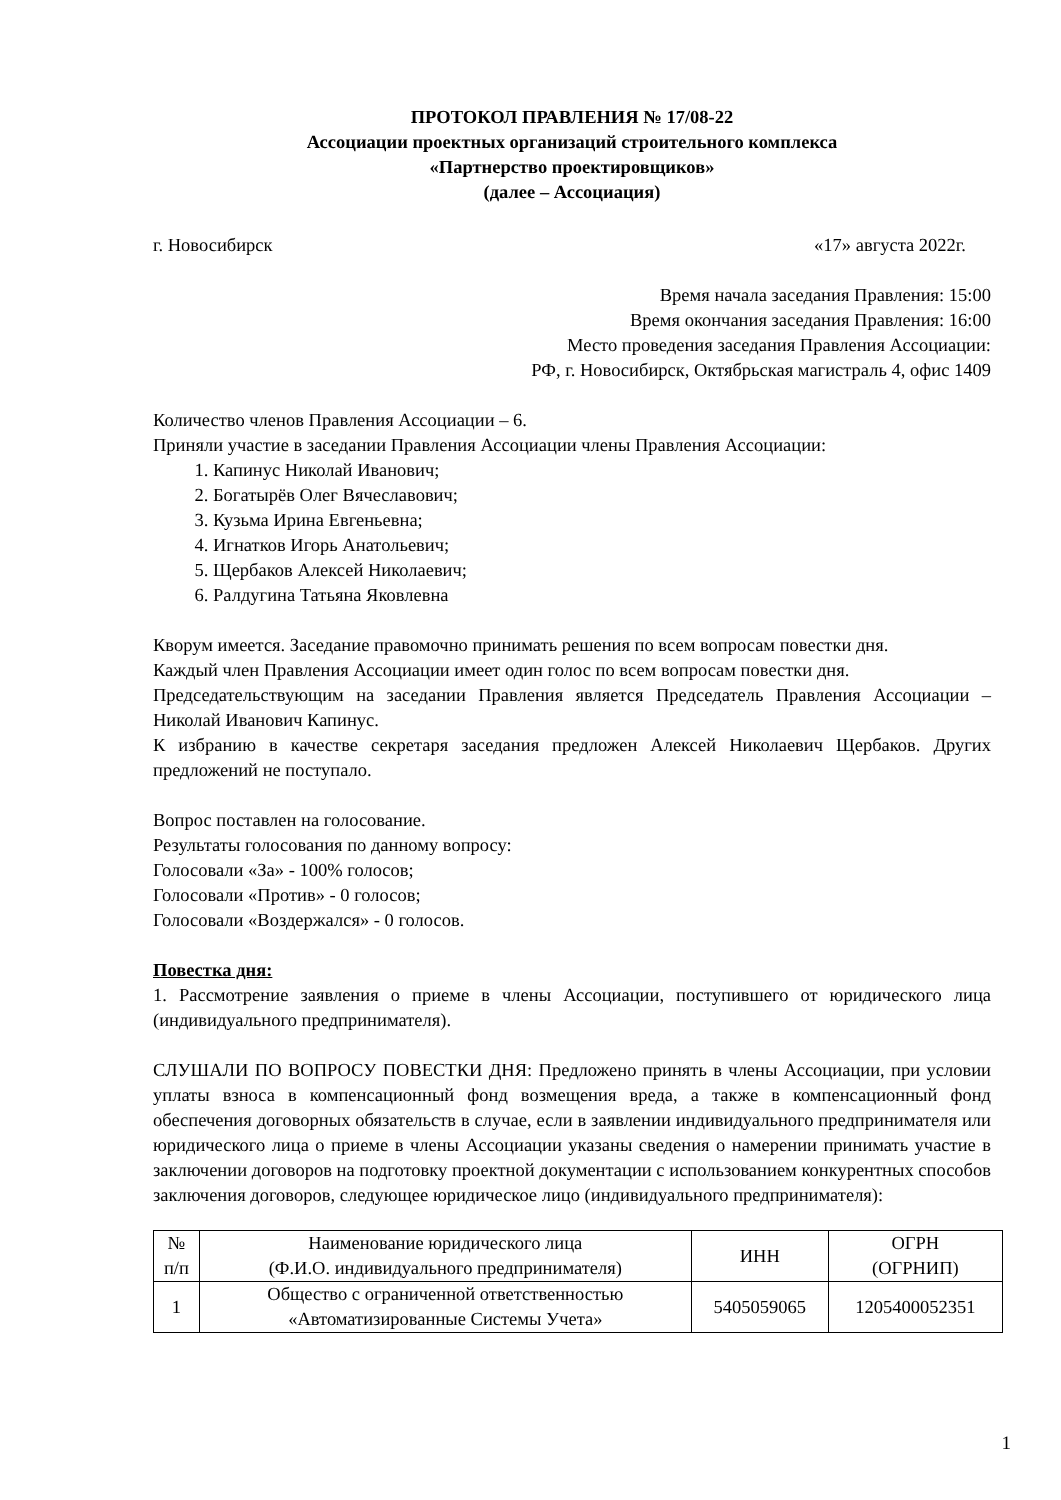ПРОТОКОЛ ПРАВЛЕНИЯ № 17/08-22
Ассоциации проектных организаций строительного комплекса
«Партнерство проектировщиков»
(далее – Ассоциация)
г. Новосибирск «17» августа 2022г.
Время начала заседания Правления: 15:00
Время окончания заседания Правления: 16:00
Место проведения заседания Правления Ассоциации:
РФ, г. Новосибирск, Октябрьская магистраль 4, офис 1409
Количество членов Правления Ассоциации – 6.
Приняли участие в заседании Правления Ассоциации члены Правления Ассоциации:
1. Капинус Николай Иванович;
2. Богатырёв Олег Вячеславович;
3. Кузьма Ирина Евгеньевна;
4. Игнатков Игорь Анатольевич;
5. Щербаков Алексей Николаевич;
6. Ралдугина Татьяна Яковлевна
Кворум имеется. Заседание правомочно принимать решения по всем вопросам повестки дня.
Каждый член Правления Ассоциации имеет один голос по всем вопросам повестки дня.
Председательствующим на заседании Правления является Председатель Правления Ассоциации – Николай Иванович Капинус.
К избранию в качестве секретаря заседания предложен Алексей Николаевич Щербаков. Других предложений не поступало.
Вопрос поставлен на голосование.
Результаты голосования по данному вопросу:
Голосовали «За» - 100% голосов;
Голосовали «Против» - 0 голосов;
Голосовали «Воздержался» - 0 голосов.
Повестка дня:
1. Рассмотрение заявления о приеме в члены Ассоциации, поступившего от юридического лица (индивидуального предпринимателя).
СЛУШАЛИ ПО ВОПРОСУ ПОВЕСТКИ ДНЯ: Предложено принять в члены Ассоциации, при условии уплаты взноса в компенсационный фонд возмещения вреда, а также в компенсационный фонд обеспечения договорных обязательств в случае, если в заявлении индивидуального предпринимателя или юридического лица о приеме в члены Ассоциации указаны сведения о намерении принимать участие в заключении договоров на подготовку проектной документации с использованием конкурентных способов заключения договоров, следующее юридическое лицо (индивидуального предпринимателя):
| № п/п | Наименование юридического лица (Ф.И.О. индивидуального предпринимателя) | ИНН | ОГРН (ОГРНИП) |
| 1 | Общество с ограниченной ответственностью «Автоматизированные Системы Учета» | 5405059065 | 1205400052351 |
1